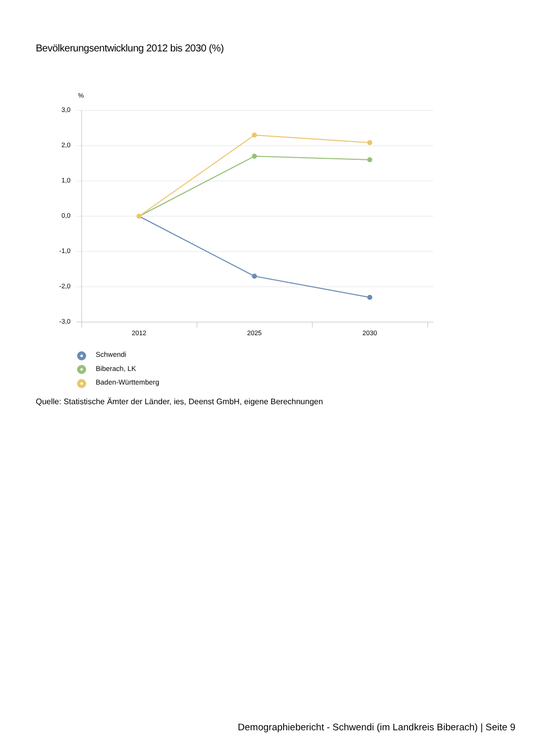Bevölkerungsentwicklung 2012 bis 2030 (%)
%
3,0
2,0
1,0
0,0
-1,0
-2,0
-3,0
2012
2025
2030
Schwendi
Biberach, LK
Baden-Württemberg
Quelle: Statistische Ämter der Länder, ies, Deenst GmbH, eigene Berechnungen
Demographiebericht - Schwendi (im Landkreis Biberach) | Seite 9